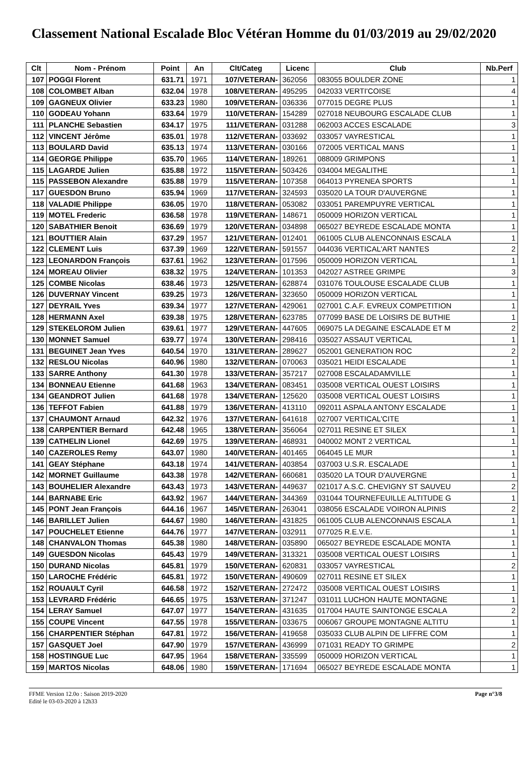Classement National Escalade Bloc Vétéran Homme du 01/03/2019 au 29/02/2020
| Clt | Nom - Prénom | Point | An | Clt/Categ | Licenc | Club | Nb.Perf |
| --- | --- | --- | --- | --- | --- | --- | --- |
| 107 | POGGI Florent | 631.71 | 1971 | 107/VETERAN- | 362056 | 083055 BOULDER ZONE | 1 |
| 108 | COLOMBET Alban | 632.04 | 1978 | 108/VETERAN- | 495295 | 042033 VERTI'COISE | 4 |
| 109 | GAGNEUX Olivier | 633.23 | 1980 | 109/VETERAN- | 036336 | 077015 DEGRE PLUS | 1 |
| 110 | GODEAU Yohann | 633.64 | 1979 | 110/VETERAN- | 154289 | 027018 NEUBOURG ESCALADE CLUB | 1 |
| 111 | PLANCHE Sebastien | 634.17 | 1975 | 111/VETERAN- | 031288 | 062003 ACCES ESCALADE | 3 |
| 112 | VINCENT Jérôme | 635.01 | 1978 | 112/VETERAN- | 033692 | 033057 VAYRESTICAL | 1 |
| 113 | BOULARD David | 635.13 | 1974 | 113/VETERAN- | 030166 | 072005 VERTICAL MANS | 1 |
| 114 | GEORGE Philippe | 635.70 | 1965 | 114/VETERAN- | 189261 | 088009 GRIMPONS | 1 |
| 115 | LAGARDE Julien | 635.88 | 1972 | 115/VETERAN- | 503426 | 034004 MEGALITHE | 1 |
| 115 | PASSEBON Alexandre | 635.88 | 1979 | 115/VETERAN- | 107358 | 064013 PYRENEA SPORTS | 1 |
| 117 | GUESDON Bruno | 635.94 | 1969 | 117/VETERAN- | 324593 | 035020 LA TOUR D'AUVERGNE | 1 |
| 118 | VALADIE Philippe | 636.05 | 1970 | 118/VETERAN- | 053082 | 033051 PAREMPUYRE VERTICAL | 1 |
| 119 | MOTEL Frederic | 636.58 | 1978 | 119/VETERAN- | 148671 | 050009 HORIZON VERTICAL | 1 |
| 120 | SABATHIER Benoit | 636.69 | 1979 | 120/VETERAN- | 034898 | 065027 BEYREDE ESCALADE MONTA | 1 |
| 121 | BOUTTIER Alain | 637.29 | 1957 | 121/VETERAN- | 012401 | 061005 CLUB ALENCONNAIS ESCALA | 1 |
| 122 | CLEMENT Luis | 637.39 | 1969 | 122/VETERAN- | 591557 | 044036 VERTICAL'ART NANTES | 2 |
| 123 | LEONARDON François | 637.61 | 1962 | 123/VETERAN- | 017596 | 050009 HORIZON VERTICAL | 1 |
| 124 | MOREAU Olivier | 638.32 | 1975 | 124/VETERAN- | 101353 | 042027 ASTREE GRIMPE | 3 |
| 125 | COMBE Nicolas | 638.46 | 1973 | 125/VETERAN- | 628874 | 031076 TOULOUSE ESCALADE CLUB | 1 |
| 126 | DUVERNAY Vincent | 639.25 | 1973 | 126/VETERAN- | 323650 | 050009 HORIZON VERTICAL | 1 |
| 127 | DEYRAIL Yves | 639.34 | 1977 | 127/VETERAN- | 429061 | 027001 C.A.F. EVREUX COMPETITION | 1 |
| 128 | HERMANN Axel | 639.38 | 1975 | 128/VETERAN- | 623785 | 077099 BASE DE LOISIRS DE BUTHIE | 1 |
| 129 | STEKELOROM Julien | 639.61 | 1977 | 129/VETERAN- | 447605 | 069075 LA DEGAINE ESCALADE ET M | 2 |
| 130 | MONNET Samuel | 639.77 | 1974 | 130/VETERAN- | 298416 | 035027 ASSAUT VERTICAL | 1 |
| 131 | BEGUINET Jean Yves | 640.54 | 1970 | 131/VETERAN- | 289627 | 052001 GENERATION ROC | 2 |
| 132 | RESLOU Nicolas | 640.96 | 1980 | 132/VETERAN- | 070063 | 035021 HEIDI ESCALADE | 1 |
| 133 | SARRE Anthony | 641.30 | 1978 | 133/VETERAN- | 357217 | 027008 ESCALADAMVILLE | 1 |
| 134 | BONNEAU Etienne | 641.68 | 1963 | 134/VETERAN- | 083451 | 035008 VERTICAL OUEST LOISIRS | 1 |
| 134 | GEANDROT Julien | 641.68 | 1978 | 134/VETERAN- | 125620 | 035008 VERTICAL OUEST LOISIRS | 1 |
| 136 | TEFFOT Fabien | 641.88 | 1979 | 136/VETERAN- | 413110 | 092011 ASPALA ANTONY ESCALADE | 1 |
| 137 | CHAUMONT Arnaud | 642.32 | 1976 | 137/VETERAN- | 641618 | 027007 VERTICAL'CITE | 1 |
| 138 | CARPENTIER Bernard | 642.48 | 1965 | 138/VETERAN- | 356064 | 027011 RESINE ET SILEX | 1 |
| 139 | CATHELIN Lionel | 642.69 | 1975 | 139/VETERAN- | 468931 | 040002 MONT 2 VERTICAL | 1 |
| 140 | CAZEROLES Remy | 643.07 | 1980 | 140/VETERAN- | 401465 | 064045 LE MUR | 1 |
| 141 | GEAY Stéphane | 643.18 | 1974 | 141/VETERAN- | 403854 | 037003 U.S.R. ESCALADE | 1 |
| 142 | MORNET Guillaume | 643.38 | 1978 | 142/VETERAN- | 660681 | 035020 LA TOUR D'AUVERGNE | 1 |
| 143 | BOUHELIER Alexandre | 643.43 | 1973 | 143/VETERAN- | 449637 | 021017 A.S.C. CHEVIGNY ST SAUVEU | 2 |
| 144 | BARNABE Eric | 643.92 | 1967 | 144/VETERAN- | 344369 | 031044 TOURNEFEUILLE ALTITUDE G | 1 |
| 145 | PONT Jean François | 644.16 | 1967 | 145/VETERAN- | 263041 | 038056 ESCALADE VOIRON ALPINIS | 2 |
| 146 | BARILLET Julien | 644.67 | 1980 | 146/VETERAN- | 431825 | 061005 CLUB ALENCONNAIS ESCALA | 1 |
| 147 | POUCHELET Etienne | 644.76 | 1977 | 147/VETERAN- | 032911 | 077025 R.E.V.E. | 1 |
| 148 | CHANVALON Thomas | 645.38 | 1980 | 148/VETERAN- | 035890 | 065027 BEYREDE ESCALADE MONTA | 1 |
| 149 | GUESDON Nicolas | 645.43 | 1979 | 149/VETERAN- | 313321 | 035008 VERTICAL OUEST LOISIRS | 1 |
| 150 | DURAND Nicolas | 645.81 | 1979 | 150/VETERAN- | 620831 | 033057 VAYRESTICAL | 2 |
| 150 | LAROCHE Frédéric | 645.81 | 1972 | 150/VETERAN- | 490609 | 027011 RESINE ET SILEX | 1 |
| 152 | ROUAULT Cyril | 646.58 | 1972 | 152/VETERAN- | 272472 | 035008 VERTICAL OUEST LOISIRS | 1 |
| 153 | LEVRARD Frédéric | 646.65 | 1975 | 153/VETERAN- | 371247 | 031011 LUCHON HAUTE MONTAGNE | 1 |
| 154 | LERAY Samuel | 647.07 | 1977 | 154/VETERAN- | 431635 | 017004 HAUTE SAINTONGE ESCALA | 2 |
| 155 | COUPE Vincent | 647.55 | 1978 | 155/VETERAN- | 033675 | 006067 GROUPE MONTAGNE ALTITU | 1 |
| 156 | CHARPENTIER Stéphan | 647.81 | 1972 | 156/VETERAN- | 419658 | 035033 CLUB ALPIN DE LIFFRE COM | 1 |
| 157 | GASQUET Joel | 647.90 | 1979 | 157/VETERAN- | 436999 | 071031 READY TO GRIMPE | 2 |
| 158 | HOSTINGUE Luc | 647.95 | 1964 | 158/VETERAN- | 335599 | 050009 HORIZON VERTICAL | 1 |
| 159 | MARTOS Nicolas | 648.06 | 1980 | 159/VETERAN- | 171694 | 065027 BEYREDE ESCALADE MONTA | 1 |
FFME Version 12.0o : Saison 2019-2020
Edité le 03-03-2020 à 12h33
Page n°3/8